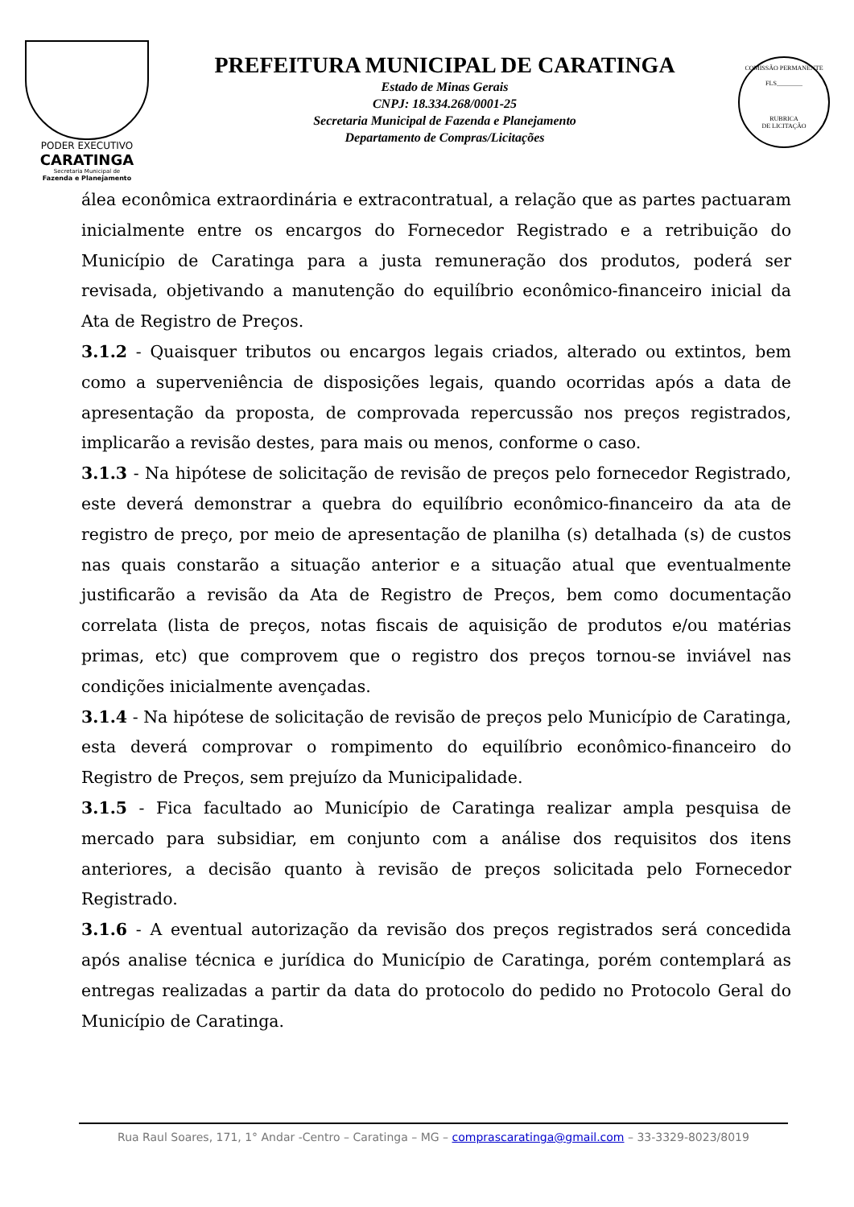PODER EXECUTIVO
CARATINGA
Secretaria Municipal de
Fazenda e Planejamento
PREFEITURA MUNICIPAL DE CARATINGA
Estado de Minas Gerais
CNPJ: 18.334.268/0001-25
Secretaria Municipal de Fazenda e Planejamento
Departamento de Compras/Licitações
COMISSÃO PERMANENTE
FLS________
RUBRICA
DE LICITAÇÃO
álea econômica extraordinária e extracontratual, a relação que as partes pactuaram inicialmente entre os encargos do Fornecedor Registrado e a retribuição do Município de Caratinga para a justa remuneração dos produtos, poderá ser revisada, objetivando a manutenção do equilíbrio econômico-financeiro inicial da Ata de Registro de Preços.
3.1.2 - Quaisquer tributos ou encargos legais criados, alterado ou extintos, bem como a superveniência de disposições legais, quando ocorridas após a data de apresentação da proposta, de comprovada repercussão nos preços registrados, implicarão a revisão destes, para mais ou menos, conforme o caso.
3.1.3 - Na hipótese de solicitação de revisão de preços pelo fornecedor Registrado, este deverá demonstrar a quebra do equilíbrio econômico-financeiro da ata de registro de preço, por meio de apresentação de planilha (s) detalhada (s) de custos nas quais constarão a situação anterior e a situação atual que eventualmente justificarão a revisão da Ata de Registro de Preços, bem como documentação correlata (lista de preços, notas fiscais de aquisição de produtos e/ou matérias primas, etc) que comprovem que o registro dos preços tornou-se inviável nas condições inicialmente avençadas.
3.1.4 - Na hipótese de solicitação de revisão de preços pelo Município de Caratinga, esta deverá comprovar o rompimento do equilíbrio econômico-financeiro do Registro de Preços, sem prejuízo da Municipalidade.
3.1.5 - Fica facultado ao Município de Caratinga realizar ampla pesquisa de mercado para subsidiar, em conjunto com a análise dos requisitos dos itens anteriores, a decisão quanto à revisão de preços solicitada pelo Fornecedor Registrado.
3.1.6 - A eventual autorização da revisão dos preços registrados será concedida após analise técnica e jurídica do Município de Caratinga, porém contemplará as entregas realizadas a partir da data do protocolo do pedido no Protocolo Geral do Município de Caratinga.
Rua Raul Soares, 171, 1° Andar -Centro – Caratinga – MG – comprascaratinga@gmail.com – 33-3329-8023/8019